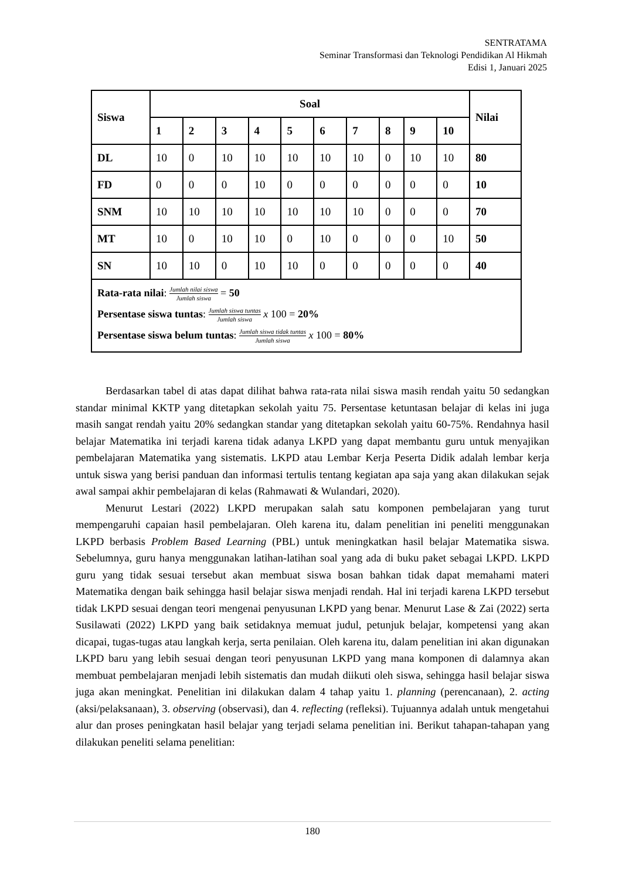SENTRATAMA
Seminar Transformasi dan Teknologi Pendidikan Al Hikmah
Edisi 1, Januari 2025
| Siswa | Soal | | | | | | | | | | Nilai |
| --- | --- | --- | --- | --- | --- | --- | --- | --- | --- | --- | --- |
| | 1 | 2 | 3 | 4 | 5 | 6 | 7 | 8 | 9 | 10 | |
| DL | 10 | 0 | 10 | 10 | 10 | 10 | 10 | 0 | 10 | 10 | 80 |
| FD | 0 | 0 | 0 | 10 | 0 | 0 | 0 | 0 | 0 | 0 | 10 |
| SNM | 10 | 10 | 10 | 10 | 10 | 10 | 10 | 0 | 0 | 0 | 70 |
| MT | 10 | 0 | 10 | 10 | 0 | 10 | 0 | 0 | 0 | 10 | 50 |
| SN | 10 | 10 | 0 | 10 | 10 | 0 | 0 | 0 | 0 | 0 | 40 |
| Rata-rata nilai : Jumlah nilai siswa Jumlah siswa = 50 Persentase siswa tuntas : Jumlah siswa tuntas Jumlah siswa x 100 = 20% Persentase siswa belum tuntas : Jumlah siswa tidak tuntas Jumlah siswa x 100 = 80% | | | | | | | | | | | |
Berdasarkan tabel di atas dapat dilihat bahwa rata-rata nilai siswa masih rendah yaitu 50 sedangkan standar minimal KKTP yang ditetapkan sekolah yaitu 75. Persentase ketuntasan belajar di kelas ini juga masih sangat rendah yaitu 20% sedangkan standar yang ditetapkan sekolah yaitu 60-75%. Rendahnya hasil belajar Matematika ini terjadi karena tidak adanya LKPD yang dapat membantu guru untuk menyajikan pembelajaran Matematika yang sistematis. LKPD atau Lembar Kerja Peserta Didik adalah lembar kerja untuk siswa yang berisi panduan dan informasi tertulis tentang kegiatan apa saja yang akan dilakukan sejak awal sampai akhir pembelajaran di kelas (Rahmawati & Wulandari, 2020).
Menurut Lestari (2022) LKPD merupakan salah satu komponen pembelajaran yang turut mempengaruhi capaian hasil pembelajaran. Oleh karena itu, dalam penelitian ini peneliti menggunakan LKPD berbasis Problem Based Learning (PBL) untuk meningkatkan hasil belajar Matematika siswa. Sebelumnya, guru hanya menggunakan latihan-latihan soal yang ada di buku paket sebagai LKPD. LKPD guru yang tidak sesuai tersebut akan membuat siswa bosan bahkan tidak dapat memahami materi Matematika dengan baik sehingga hasil belajar siswa menjadi rendah. Hal ini terjadi karena LKPD tersebut tidak LKPD sesuai dengan teori mengenai penyusunan LKPD yang benar. Menurut Lase & Zai (2022) serta Susilawati (2022) LKPD yang baik setidaknya memuat judul, petunjuk belajar, kompetensi yang akan dicapai, tugas-tugas atau langkah kerja, serta penilaian. Oleh karena itu, dalam penelitian ini akan digunakan LKPD baru yang lebih sesuai dengan teori penyusunan LKPD yang mana komponen di dalamnya akan membuat pembelajaran menjadi lebih sistematis dan mudah diikuti oleh siswa, sehingga hasil belajar siswa juga akan meningkat. Penelitian ini dilakukan dalam 4 tahap yaitu 1. planning (perencanaan), 2. acting (aksi/pelaksanaan), 3. observing (observasi), dan 4. reflecting (refleksi). Tujuannya adalah untuk mengetahui alur dan proses peningkatan hasil belajar yang terjadi selama penelitian ini. Berikut tahapan-tahapan yang dilakukan peneliti selama penelitian:
180